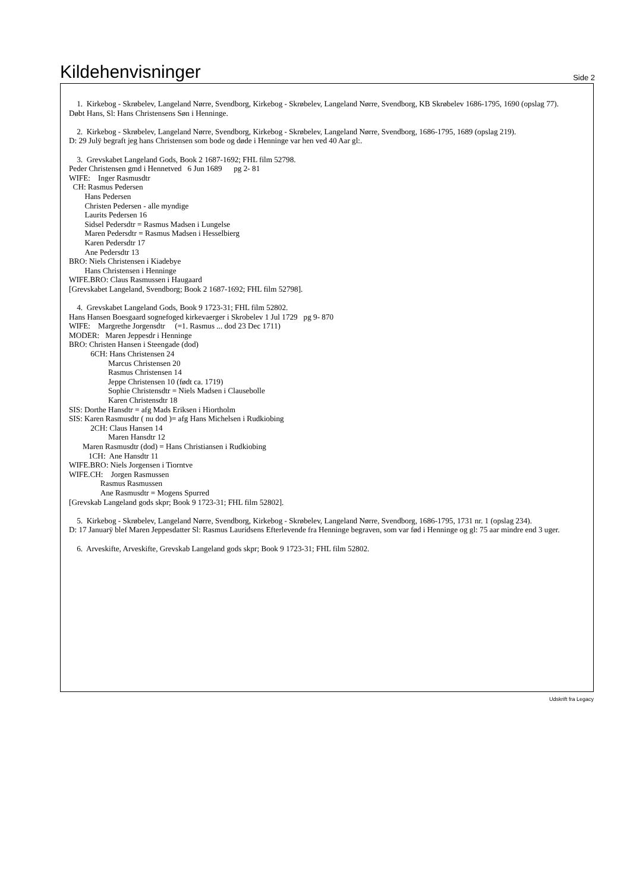Kildehenvisninger
Side 2
1. Kirkebog - Skrøbelev, Langeland Nørre, Svendborg, Kirkebog - Skrøbelev, Langeland Nørre, Svendborg, KB Skrøbelev 1686-1795, 1690 (opslag 77). Døbt Hans, Sl: Hans Christensens Søn i Henninge.
2. Kirkebog - Skrøbelev, Langeland Nørre, Svendborg, Kirkebog - Skrøbelev, Langeland Nørre, Svendborg, 1686-1795, 1689 (opslag 219). D: 29 Julÿ begraft jeg hans Christensen som bode og døde i Henninge var hen ved 40 Aar gl:.
3. Grevskabet Langeland Gods, Book 2 1687-1692; FHL film 52798. Peder Christensen gmd i Hennetved 6 Jun 1689 pg 2- 81 WIFE: Inger Rasmusdtr CH: Rasmus Pedersen Hans Pedersen Christen Pedersen - alle myndige Laurits Pedersen 16 Sidsel Pedersdtr = Rasmus Madsen i Lungelse Maren Pedersdtr = Rasmus Madsen i Hesselbierg Karen Pedersdtr 17 Ane Pedersdtr 13 BRO: Niels Christensen i Kiadebye Hans Christensen i Henninge WIFE.BRO: Claus Rasmussen i Haugaard [Grevskabet Langeland, Svendborg; Book 2 1687-1692; FHL film 52798].
4. Grevskabet Langeland Gods, Book 9 1723-31; FHL film 52802. Hans Hansen Boesgaard sognefoged kirkevaerger i Skrobelev 1 Jul 1729 pg 9- 870 WIFE: Margrethe Jorgensdtr (=1. Rasmus ... dod 23 Dec 1711) MODER: Maren Jeppesdr i Henninge BRO: Christen Hansen i Steengade (dod) 6CH: Hans Christensen 24 Marcus Christensen 20 Rasmus Christensen 14 Jeppe Christensen 10 (født ca. 1719) Sophie Christensdtr = Niels Madsen i Clausebolle Karen Christensdtr 18 SIS: Dorthe Hansdtr = afg Mads Eriksen i Hiortholm SIS: Karen Rasmusdtr ( nu dod )= afg Hans Michelsen i Rudkiobing 2CH: Claus Hansen 14 Maren Hansdtr 12 Maren Rasmusdtr (dod) = Hans Christiansen i Rudkiobing 1CH: Ane Hansdtr 11 WIFE.BRO: Niels Jorgensen i Tiorntve WIFE.CH: Jorgen Rasmussen Rasmus Rasmussen Ane Rasmusdtr = Mogens Spurred [Grevskab Langeland gods skpr; Book 9 1723-31; FHL film 52802].
5. Kirkebog - Skrøbelev, Langeland Nørre, Svendborg, Kirkebog - Skrøbelev, Langeland Nørre, Svendborg, 1686-1795, 1731 nr. 1 (opslag 234). D: 17 Januarÿ blef Maren Jeppesdatter Sl: Rasmus Lauridsens Efterlevende fra Henninge begraven, som var fød i Henninge og gl: 75 aar mindre end 3 uger.
6. Arveskifte, Arveskifte, Grevskab Langeland gods skpr; Book 9 1723-31; FHL film 52802.
Udskrift fra Legacy